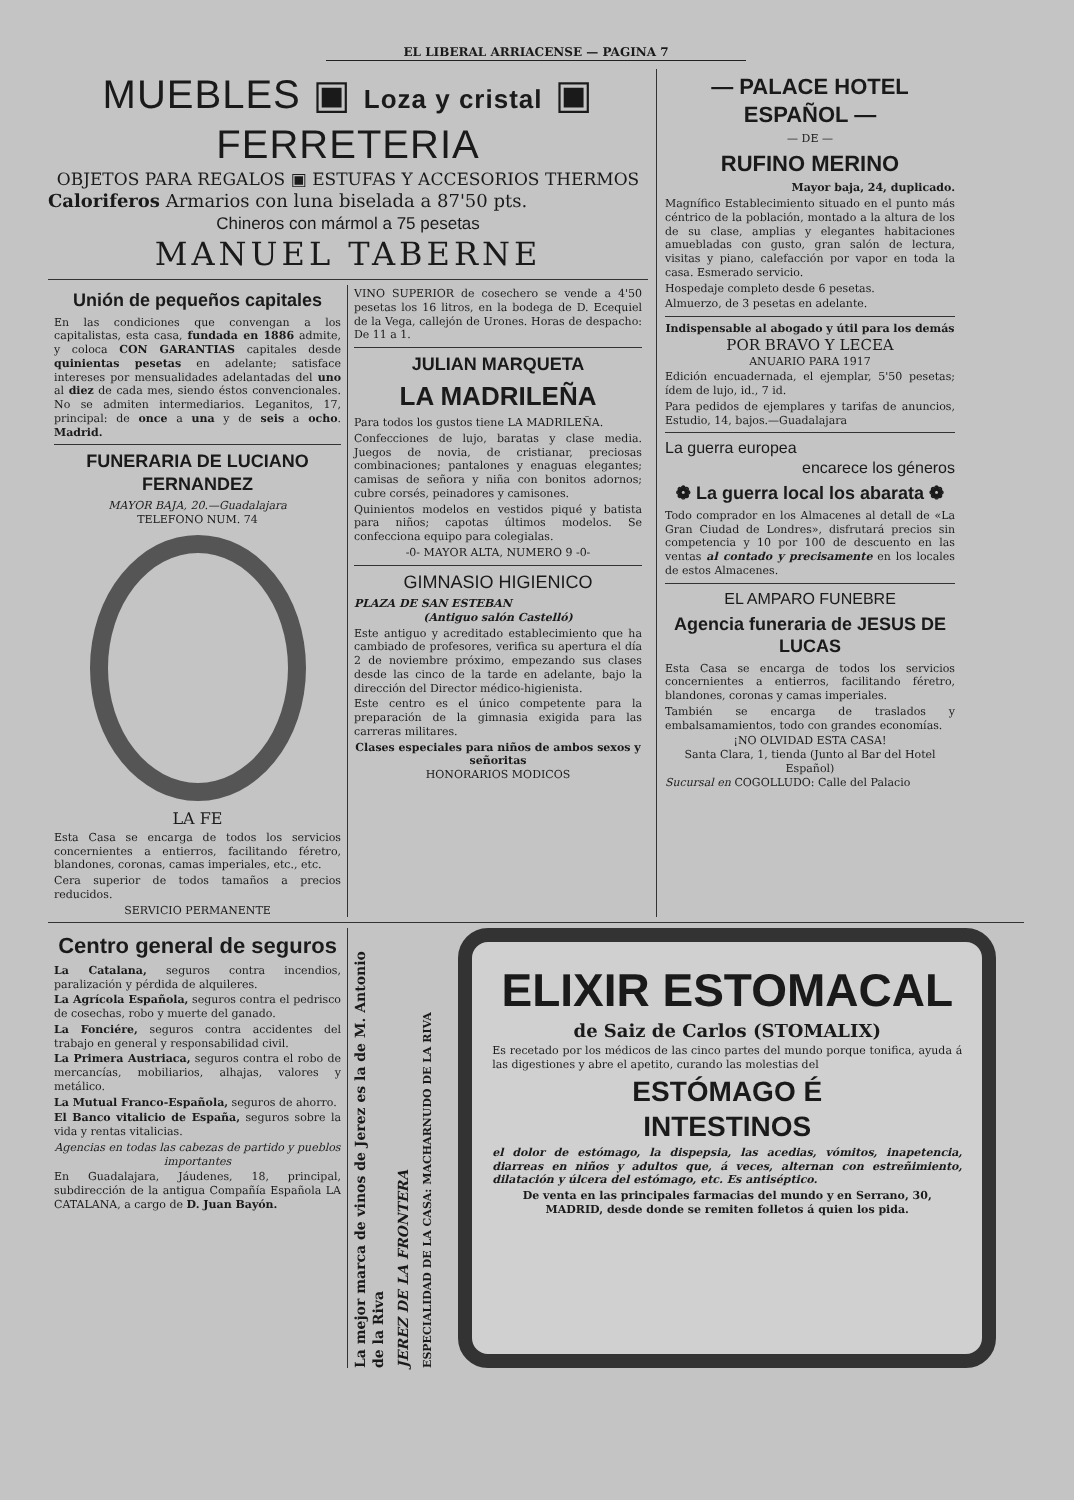EL LIBERAL ARRIACENSE — PAGINA 7
MUEBLES ▣ Loza y cristal ▣ FERRETERIA
OBJETOS PARA REGALOS ▣ ESTUFAS Y ACCESORIOS THERMOS
Caloriferos Armarios con luna biselada a 87'50 pts.
Chineros con mármol a 75 pesetas
MANUEL TABERNE
Unión de pequeños capitales
En las condiciones que convengan a los capitalistas, esta casa, fundada en 1886 admite, y coloca CON GARANTIAS capitales desde quinientas pesetas en adelante; satisface intereses por mensualidades adelantadas del uno al diez de cada mes, siendo éstos convencionales. No se admiten intermediarios. Leganitos, 17, principal: de once a una y de seis a ocho. Madrid.
FUNERARIA DE LUCIANO FERNANDEZ
MAYOR BAJA, 20.—Guadalajara
TELEFONO NUM. 74
LA FE
Esta Casa se encarga de todos los servicios concernientes a entierros, facilitando féretro, blandones, coronas, camas imperiales, etc., etc.
Cera superior de todos tamaños a precios reducidos.
SERVICIO PERMANENTE
VINO SUPERIOR de cosechero se vende a 4'50 pesetas los 16 litros, en la bodega de D. Ecequiel de la Vega, callejón de Urones. Horas de despacho: De 11 a 1.
JULIAN MARQUETA
LA MADRILEÑA
Para todos los gustos tiene LA MADRILEÑA.
Confecciones de lujo, baratas y clase media. Juegos de novia, de cristianar, preciosas combinaciones; pantalones y enaguas elegantes; camisas de señora y niña con bonitos adornos; cubre corsés, peinadores y camisones.
Quinientos modelos en vestidos piqué y batista para niños; capotas últimos modelos. Se confecciona equipo para colegialas.
-0- MAYOR ALTA, NUMERO 9 -0-
GIMNASIO HIGIENICO
PLAZA DE SAN ESTEBAN
(Antiguo salón Castelló)
Este antiguo y acreditado establecimiento que ha cambiado de profesores, verifica su apertura el día 2 de noviembre próximo, empezando sus clases desde las cinco de la tarde en adelante, bajo la dirección del Director médico-higienista.
Este centro es el único competente para la preparación de la gimnasia exigida para las carreras militares.
Clases especiales para niños de ambos sexos y señoritas
HONORARIOS MODICOS
— PALACE HOTEL ESPAÑOL —
— DE —
RUFINO MERINO
Mayor baja, 24, duplicado.
Magnífico Establecimiento situado en el punto más céntrico de la población, montado a la altura de los de su clase, amplias y elegantes habitaciones amuebladas con gusto, gran salón de lectura, visitas y piano, calefacción por vapor en toda la casa. Esmerado servicio.
Hospedaje completo desde 6 pesetas.
Almuerzo, de 3 pesetas en adelante.
Indispensable al abogado y útil para los demás
POR BRAVO Y LECEA
ANUARIO PARA 1917
Edición encuadernada, el ejemplar, 5'50 pesetas; ídem de lujo, id., 7 id.
Para pedidos de ejemplares y tarifas de anuncios, Estudio, 14, bajos.—Guadalajara
La guerra europea
encarece los géneros
❁ La guerra local los abarata ❁
Todo comprador en los Almacenes al detall de «La Gran Ciudad de Londres», disfrutará precios sin competencia y 10 por 100 de descuento en las ventas al contado y precisamente en los locales de estos Almacenes.
EL AMPARO FUNEBRE
Agencia funeraria de JESUS DE LUCAS
Esta Casa se encarga de todos los servicios concernientes a entierros, facilitando féretro, blandones, coronas y camas imperiales.
También se encarga de traslados y embalsamamientos, todo con grandes economías.
¡NO OLVIDAD ESTA CASA!
Santa Clara, 1, tienda (Junto al Bar del Hotel Español)
Sucursal en COGOLLUDO: Calle del Palacio
Centro general de seguros
La Catalana, seguros contra incendios, paralización y pérdida de alquileres.
La Agrícola Española, seguros contra el pedrisco de cosechas, robo y muerte del ganado.
La Fonciére, seguros contra accidentes del trabajo en general y responsabilidad civil.
La Primera Austriaca, seguros contra el robo de mercancías, mobiliarios, alhajas, valores y metálico.
La Mutual Franco-Española, seguros de ahorro.
El Banco vitalicio de España, seguros sobre la vida y rentas vitalicias.
Agencias en todas las cabezas de partido y pueblos importantes
En Guadalajara, Jáudenes, 18, principal, subdirección de la antigua Compañía Española LA CATALANA, a cargo de D. Juan Bayón.
La mejor marca de vinos de Jerez es la de M. Antonio de la Riva
JEREZ DE LA FRONTERA
ESPECIALIDAD DE LA CASA: MACHARNUDO DE LA RIVA
ELIXIR ESTOMACAL
de Saiz de Carlos (STOMALIX)
Es recetado por los médicos de las cinco partes del mundo porque tonifica, ayuda á las digestiones y abre el apetito, curando las molestias del
ESTÓMAGO É
INTESTINOS
el dolor de estómago, la dispepsia, las acedias, vómitos, inapetencia, diarreas en niños y adultos que, á veces, alternan con estreñimiento, dilatación y úlcera del estómago, etc. Es antiséptico.
De venta en las principales farmacias del mundo y en Serrano, 30, MADRID, desde donde se remiten folletos á quien los pida.